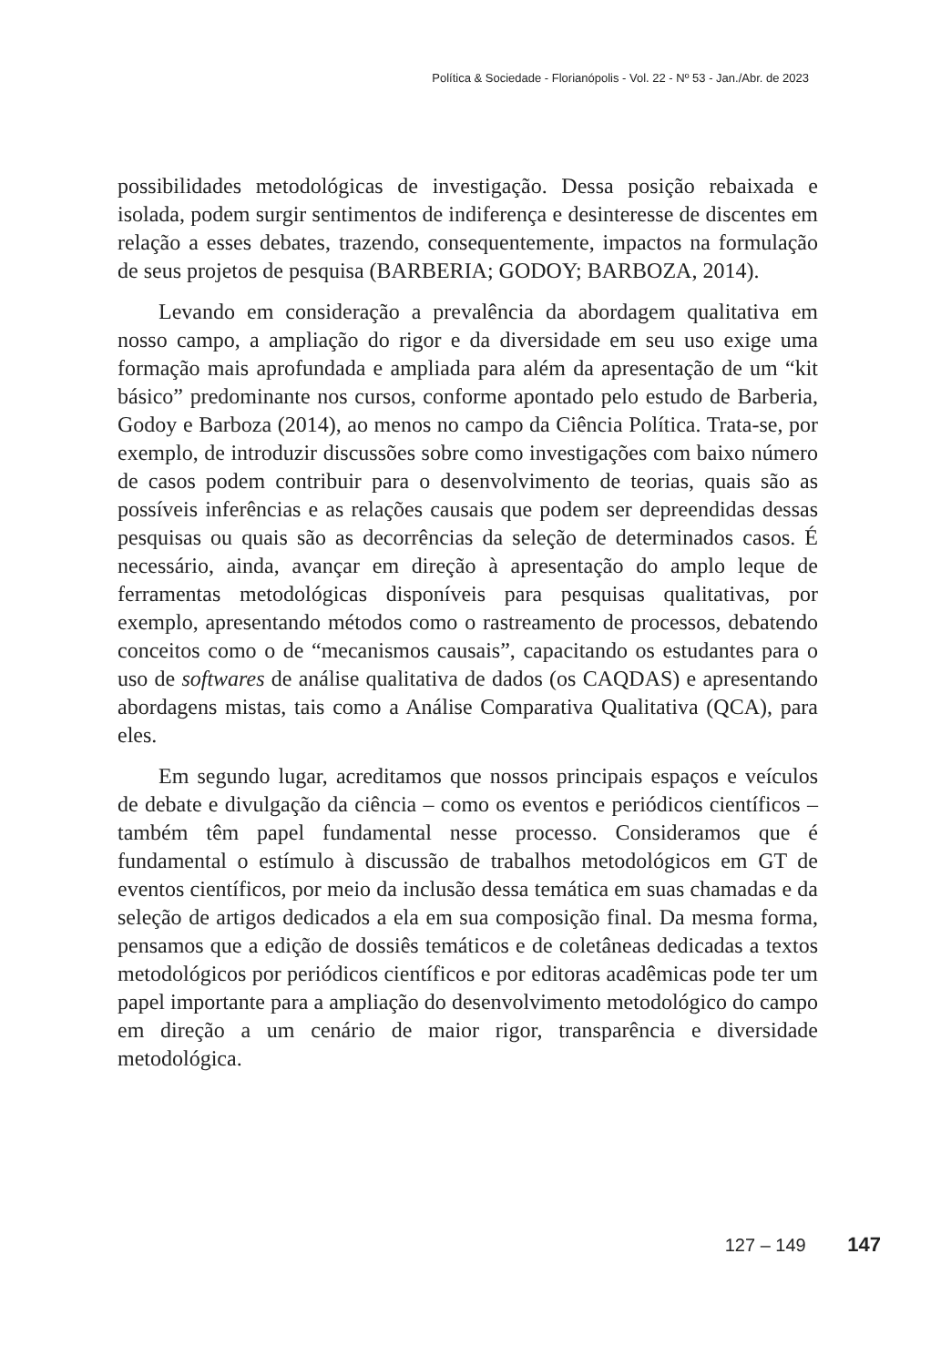Política & Sociedade - Florianópolis - Vol. 22 - Nº 53 - Jan./Abr. de 2023
possibilidades metodológicas de investigação. Dessa posição rebaixada e isolada, podem surgir sentimentos de indiferença e desinteresse de discentes em relação a esses debates, trazendo, consequentemente, impactos na formulação de seus projetos de pesquisa (BARBERIA; GODOY; BARBOZA, 2014).
Levando em consideração a prevalência da abordagem qualitativa em nosso campo, a ampliação do rigor e da diversidade em seu uso exige uma formação mais aprofundada e ampliada para além da apresentação de um “kit básico” predominante nos cursos, conforme apontado pelo estudo de Barberia, Godoy e Barboza (2014), ao menos no campo da Ciência Política. Trata-se, por exemplo, de introduzir discussões sobre como investigações com baixo número de casos podem contribuir para o desenvolvimento de teorias, quais são as possíveis inferências e as relações causais que podem ser depreendidas dessas pesquisas ou quais são as decorrências da seleção de determinados casos. É necessário, ainda, avançar em direção à apresentação do amplo leque de ferramentas metodológicas disponíveis para pesquisas qualitativas, por exemplo, apresentando métodos como o rastreamento de processos, debatendo conceitos como o de “mecanismos causais”, capacitando os estudantes para o uso de softwares de análise qualitativa de dados (os CAQDAS) e apresentando abordagens mistas, tais como a Análise Comparativa Qualitativa (QCA), para eles.
Em segundo lugar, acreditamos que nossos principais espaços e veículos de debate e divulgação da ciência – como os eventos e periódicos científicos – também têm papel fundamental nesse processo. Consideramos que é fundamental o estímulo à discussão de trabalhos metodológicos em GT de eventos científicos, por meio da inclusão dessa temática em suas chamadas e da seleção de artigos dedicados a ela em sua composição final. Da mesma forma, pensamos que a edição de dossiês temáticos e de coletâneas dedicadas a textos metodológicos por periódicos científicos e por editoras acadêmicas pode ter um papel importante para a ampliação do desenvolvimento metodológico do campo em direção a um cenário de maior rigor, transparência e diversidade metodológica.
127 – 149 147